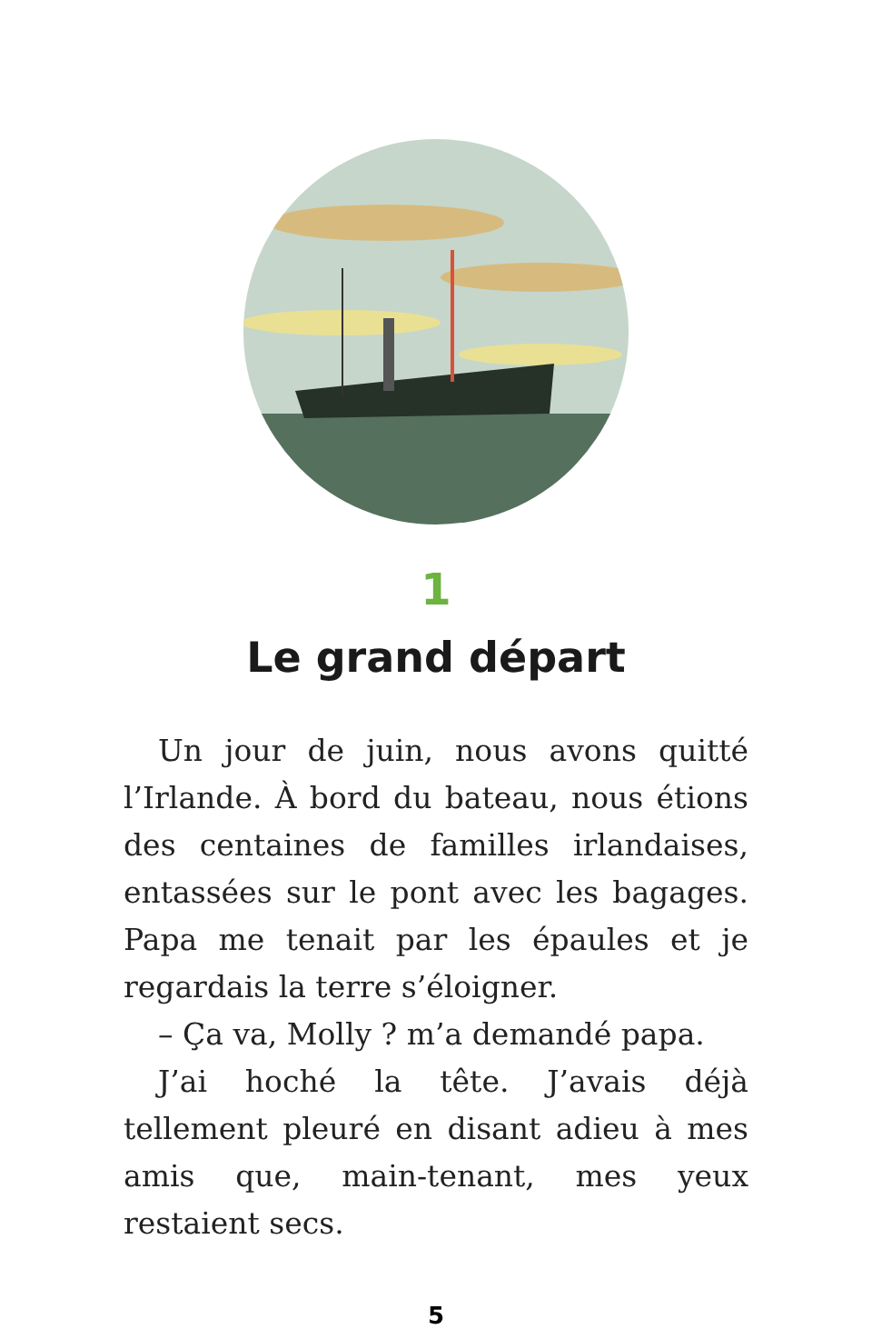1
Le grand départ
Un jour de juin, nous avons quitté l’Irlande. À bord du bateau, nous étions des centaines de familles irlandaises, entassées sur le pont avec les bagages. Papa me tenait par les épaules et je regardais la terre s’éloigner.
– Ça va, Molly ? m’a demandé papa.
J’ai hoché la tête. J’avais déjà tellement pleuré en disant adieu à mes amis que, main-tenant, mes yeux restaient secs.
5